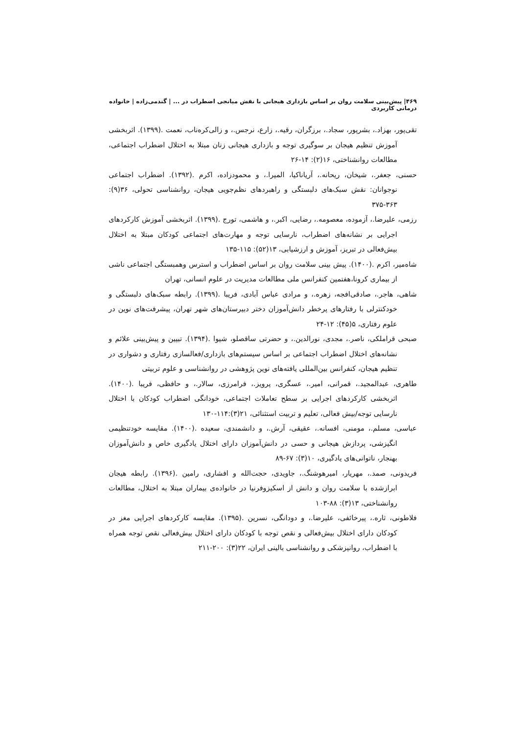۴۶۹| پیش‌بینی سلامت روان بر اساس بازداری هیجانی با نقش میانجی اضطراب در ... | گندمی‌زاده | خانواده درمانی کاربردی
تقی‌پور، بهزاد.، بشرپور، سجاد.، برزگران، رقیه.، زارع، نرجس.، و زالی‌کره‌ناب، نعمت .(۱۳۹۹). اثربخشی آموزش تنظیم هیجان بر سوگیری توجه و بازداری هیجانی زنان مبتلا به اختلال اضطراب اجتماعی، مطالعات روانشناختی، ۱۶(۲): ۱۴-۲۶
حسنی، جعفر.، شیخان، ریحانه.، آریاناکیا، المیرا.، و محمودزاده، اکرم .(۱۳۹۲). اضطراب اجتماعی نوجوانان: نقش سبک‌های دلبستگی و راهبردهای نظم‌جویی هیجان، روانشناسی تحولی، ۳۶(۹): ۳۶۳-۳۷۵
رزمی، علیرضا.، آزموده، معصومه.، رضایی، اکبر.، و هاشمی، تورج .(۱۳۹۹). اثربخشی آموزش کارکردهای اجرایی بر نشانه‌های اضطراب، نارسایی توجه و مهارت‌های اجتماعی کودکان مبتلا به اختلال بیش‌فعالی در تبریز، آموزش و ارزشیابی، ۱۳(۵۲): ۱۱۵-۱۳۵
شاه‌میر، اکرم .(۱۴۰۰). پیش بینی سلامت روان بر اساس اضطراب و استرس وهمبستگی اجتماعی ناشی از بیماری کرونا،هفتمین کنفرانس ملی مطالعات مدیریت در علوم انسانی، تهران
شاهی، هاجر.، صادقی‌افجه، زهره.، و مرادی عباس آبادی، فریبا .(۱۳۹۹). رابطه سبک‌های دلبستگی و خودکنترلی با رفتارهای پرخطر دانش‌آموزان دختر دبیرستان‌های شهر تهران، پیشرفت‌های نوین در علوم رفتاری، ۵(۴۵): ۱۲-۲۴
صبحی قراملکی، ناصر.، مجدی، نورالدین.، و حضرتی ساقصلو، شیوا .(۱۳۹۴). تبیین و پیش‌بینی علائم و نشانه‌های اختلال اضطراب اجتماعی بر اساس سیستم‌های بازداری/فعالسازی رفتاری و دشواری در تنظیم هیجان، کنفرانس بین‌المللی یافته‌های نوین پژوهشی در روانشناسی و علوم تربیتی
طاهری، عبدالمجید.، قمرانی، امیر.، عسگری، پرویز.، فرامرزی، سالار.، و حافظی، فریبا .(۱۴۰۰). اثربخشی کارکردهای اجرایی بر سطح تعاملات اجتماعی، خودانگی اضطراب کودکان با اختلال نارسایی توجه/بیش فعالی، تعلیم و تربیت استثنائی، ۲۱(۳):۱۱۴-۱۳۰
عباسی، مسلم.، مومنی، افسانه.، عقیقی، آرش.، و دانشمندی، سعیده .(۱۴۰۰). مقایسه خودتنظیمی انگیزشی، پردازش هیجانی و حسی در دانش‌آموزان دارای اختلال یادگیری خاص و دانش‌آموزان بهنجار، ناتوانی‌های یادگیری، ۱۰(۳): ۶۷-۸۹
فریدونی، صمد.، مهریار، امیرهوشنگ.، جاویدی، حجت‌الله و افشاری، رامین .(۱۳۹۶). رابطه هیجان ابرازشده با سلامت روان و دانش از اسکیزوفرنیا در خانواده‌ی بیماران مبتلا به اختلال، مطالعات روانشناختی، ۱۳(۳): ۸۸-۱۰۳
فلاطونی، ثاره.، پیرخائفی، علیرضا.، و دودانگی، نسرین .(۱۳۹۵). مقایسه کارکردهای اجرایی مغز در کودکان دارای اختلال بیش‌فعالی و نقص توجه با کودکان دارای اختلال بیش‌فعالی نقص توجه همراه با اضطراب، روانپزشکی و روانشناسی بالینی ایران، ۲۲(۳): ۲۰۰-۲۱۱